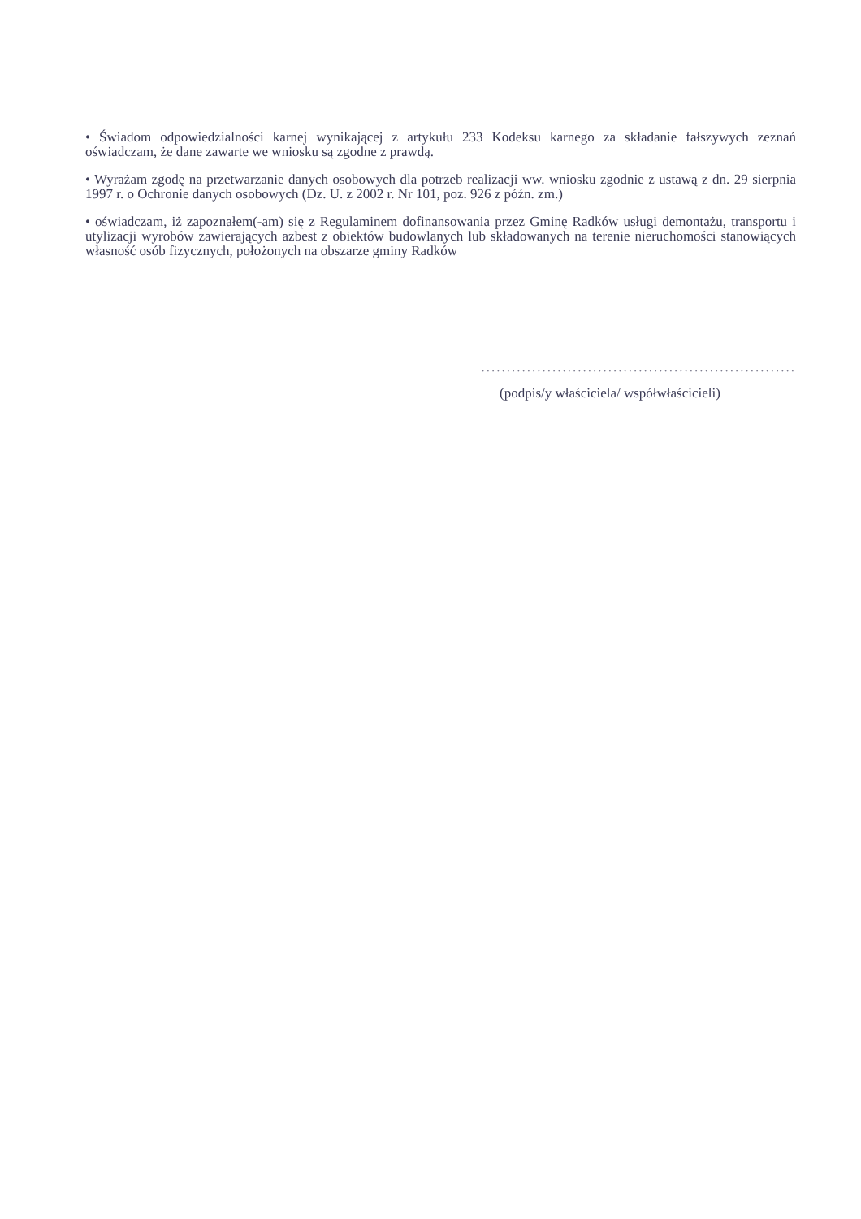• Świadom odpowiedzialności karnej wynikającej z artykułu 233 Kodeksu karnego za składanie fałszywych zeznań oświadczam, że dane zawarte we wniosku są zgodne z prawdą.
• Wyrażam zgodę na przetwarzanie danych osobowych dla potrzeb realizacji ww. wniosku zgodnie z ustawą z dn. 29 sierpnia 1997 r. o Ochronie danych osobowych (Dz. U. z 2002 r. Nr 101, poz. 926 z późn. zm.)
• oświadczam, iż zapoznałem(-am) się z Regulaminem dofinansowania przez Gminę Radków usługi demontażu, transportu i utylizacji wyrobów zawierających azbest z obiektów budowlanych lub składowanych na terenie nieruchomości stanowiących własność osób fizycznych, położonych na obszarze gminy Radków
..............................................................
(podpis/y właściciela/ współwłaścicieli)